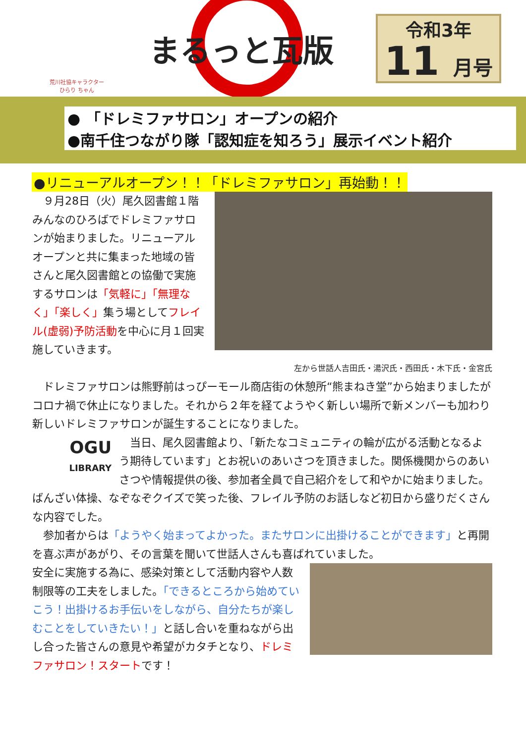荒川社協キャラクター
ひらり ちゃん
まるっと瓦版
令和3年
11 月号
● 「ドレミファサロン」オープンの紹介
●南千住つながり隊「認知症を知ろう」展示イベント紹介
●リニューアルオープン！！「ドレミファサロン」再始動！！
　９月28日（火）尾久図書館１階みんなのひろばでドレミファサロンが始まりました。リニューアルオープンと共に集まった地域の皆さんと尾久図書館との協働で実施するサロンは「気軽に」「無理なく」「楽しく」集う場としてフレイル(虚弱)予防活動を中心に月１回実施していきます。
左から世話人吉田氏・湯沢氏・西田氏・木下氏・金宮氏
　ドレミファサロンは熊野前はっぴーモール商店街の休憩所“熊まねき堂”から始まりましたがコロナ禍で休止になりました。それから２年を経てようやく新しい場所で新メンバーも加わり新しいドレミファサロンが誕生することになりました。
OGU
LIBRARY
　当日、尾久図書館より、「新たなコミュニティの輪が広がる活動となるよう期待しています」とお祝いのあいさつを頂きました。関係機関からのあいさつや情報提供の後、参加者全員で自己紹介をして和やかに始まりました。ばんざい体操、なぞなぞクイズで笑った後、フレイル予防のお話しなど初日から盛りだくさんな内容でした。
　参加者からは「ようやく始まってよかった。またサロンに出掛けることができます」と再開を喜ぶ声があがり、その言葉を聞いて世話人さんも喜ばれていました。
安全に実施する為に、感染対策として活動内容や人数制限等の工夫をしました。「できるところから始めていこう！出掛けるお手伝いをしながら、自分たちが楽しむことをしていきたい！」と話し合いを重ねながら出し合った皆さんの意見や希望がカタチとなり、ドレミファサロン！スタートです！